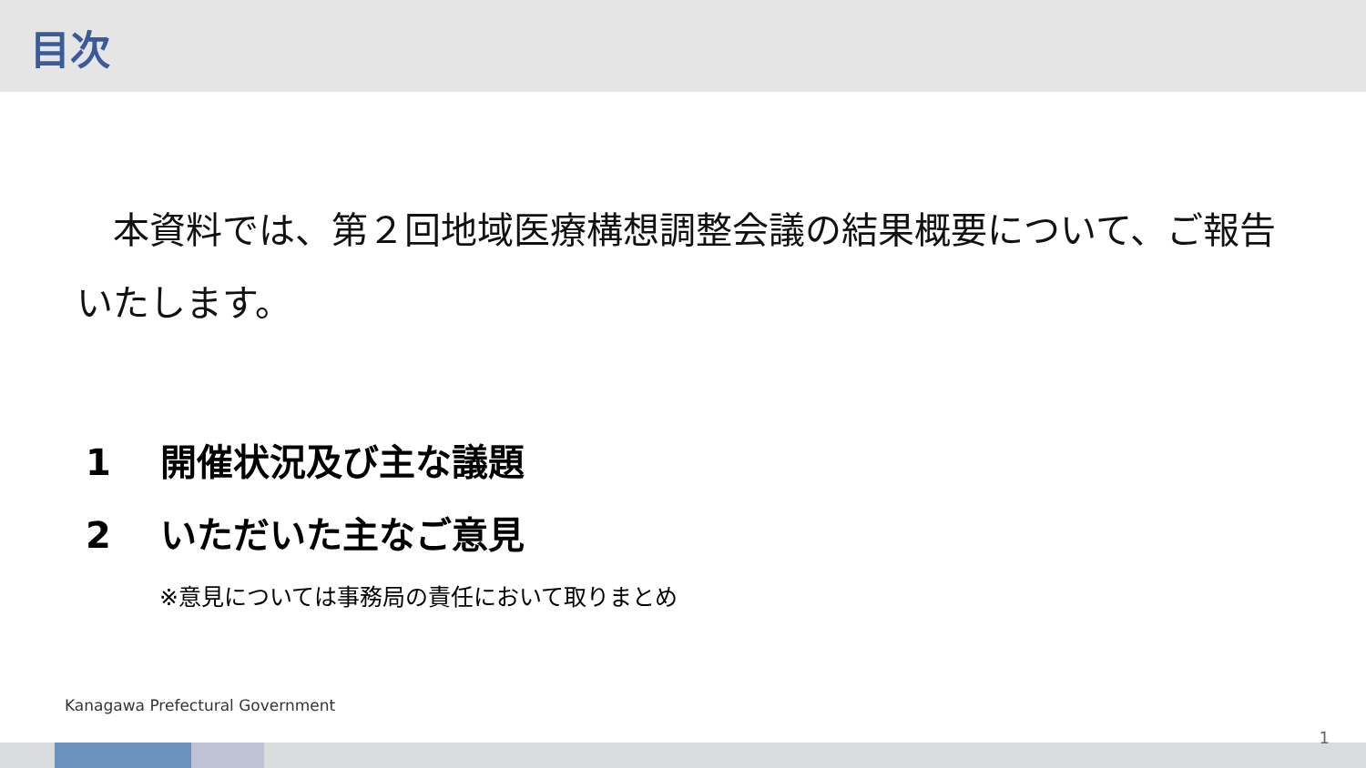目次
　本資料では、第２回地域医療構想調整会議の結果概要について、ご報告いたします。
1 開催状況及び主な議題
2 いただいた主なご意見
※意見については事務局の責任において取りまとめ
Kanagawa Prefectural Government
1